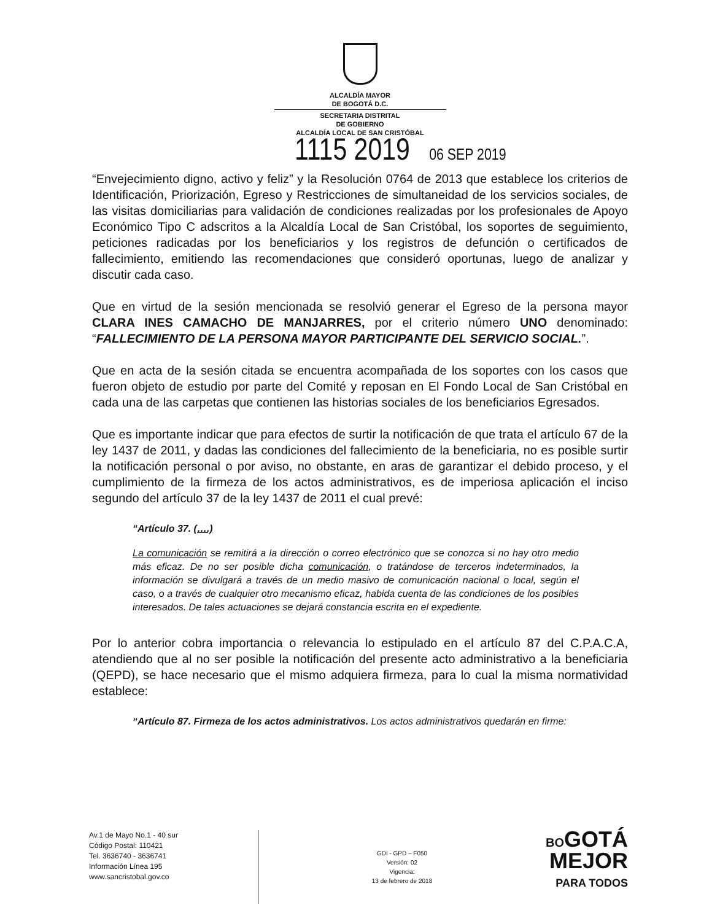ALCALDÍA MAYOR
DE BOGOTÁ D.C.
SECRETARIA DISTRITAL
DE GOBIERNO
ALCALDÍA LOCAL DE SAN CRISTÓBAL
1115 2019 06 SEP 2019
“Envejecimiento digno, activo y feliz” y la Resolución 0764 de 2013 que establece los criterios de Identificación, Priorización, Egreso y Restricciones de simultaneidad de los servicios sociales, de las visitas domiciliarias para validación de condiciones realizadas por los profesionales de Apoyo Económico Tipo C adscritos a la Alcaldía Local de San Cristóbal, los soportes de seguimiento, peticiones radicadas por los beneficiarios y los registros de defunción o certificados de fallecimiento, emitiendo las recomendaciones que consideró oportunas, luego de analizar y discutir cada caso.
Que en virtud de la sesión mencionada se resolvió generar el Egreso de la persona mayor CLARA INES CAMACHO DE MANJARRES, por el criterio número UNO denominado: “FALLECIMIENTO DE LA PERSONA MAYOR PARTICIPANTE DEL SERVICIO SOCIAL.”.
Que en acta de la sesión citada se encuentra acompañada de los soportes con los casos que fueron objeto de estudio por parte del Comité y reposan en El Fondo Local de San Cristóbal en cada una de las carpetas que contienen las historias sociales de los beneficiarios Egresados.
Que es importante indicar que para efectos de surtir la notificación de que trata el artículo 67 de la ley 1437 de 2011, y dadas las condiciones del fallecimiento de la beneficiaria, no es posible surtir la notificación personal o por aviso, no obstante, en aras de garantizar el debido proceso, y el cumplimiento de la firmeza de los actos administrativos, es de imperiosa aplicación el inciso segundo del artículo 37 de la ley 1437 de 2011 el cual prevé:
“Artículo 37. (….)
La comunicación se remitirá a la dirección o correo electrónico que se conozca si no hay otro medio más eficaz. De no ser posible dicha comunicación, o tratándose de terceros indeterminados, la información se divulgará a través de un medio masivo de comunicación nacional o local, según el caso, o a través de cualquier otro mecanismo eficaz, habida cuenta de las condiciones de los posibles interesados. De tales actuaciones se dejará constancia escrita en el expediente.
Por lo anterior cobra importancia o relevancia lo estipulado en el artículo 87 del C.P.A.C.A, atendiendo que al no ser posible la notificación del presente acto administrativo a la beneficiaria (QEPD), se hace necesario que el mismo adquiera firmeza, para lo cual la misma normatividad establece:
“Artículo 87. Firmeza de los actos administrativos. Los actos administrativos quedarán en firme:
Av.1 de Mayo No.1 - 40 sur
Código Postal: 110421
Tel. 3636740 - 3636741
Información Línea 195
www.sancristobal.gov.co
GDI - GPD – F050
Versión: 02
Vigencia:
13 de febrero de 2018
BOGOTÁ
MEJOR
PARA TODOS